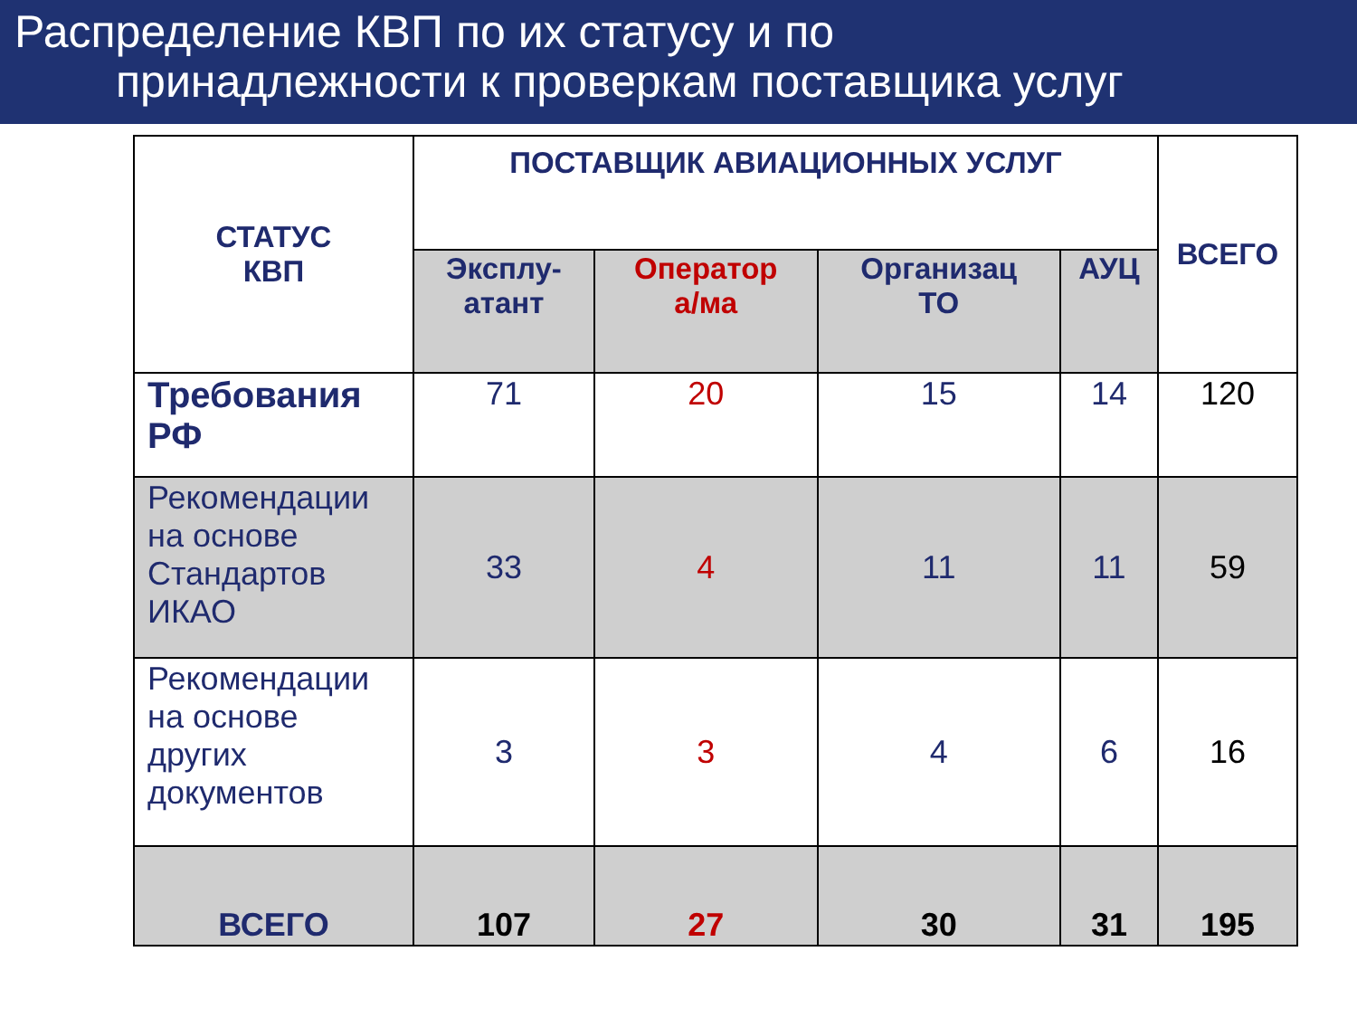Распределение КВП по их статусу и по
принадлежности к проверкам поставщика услуг
| СТАТУС КВП | ПОСТАВЩИК АВИАЦИОННЫХ УСЛУГ | | | | ВСЕГО |
| --- | --- | --- | --- | --- | --- |
| | Эксплу- атант | Оператор а/ма | Организац ТО | АУЦ | |
| Требования РФ | 71 | 20 | 15 | 14 | 120 |
| Рекомендации на основе Стандартов ИКАО | 33 | 4 | 11 | 11 | 59 |
| Рекомендации на основе других документов | 3 | 3 | 4 | 6 | 16 |
| ВСЕГО | 107 | 27 | 30 | 31 | 195 |